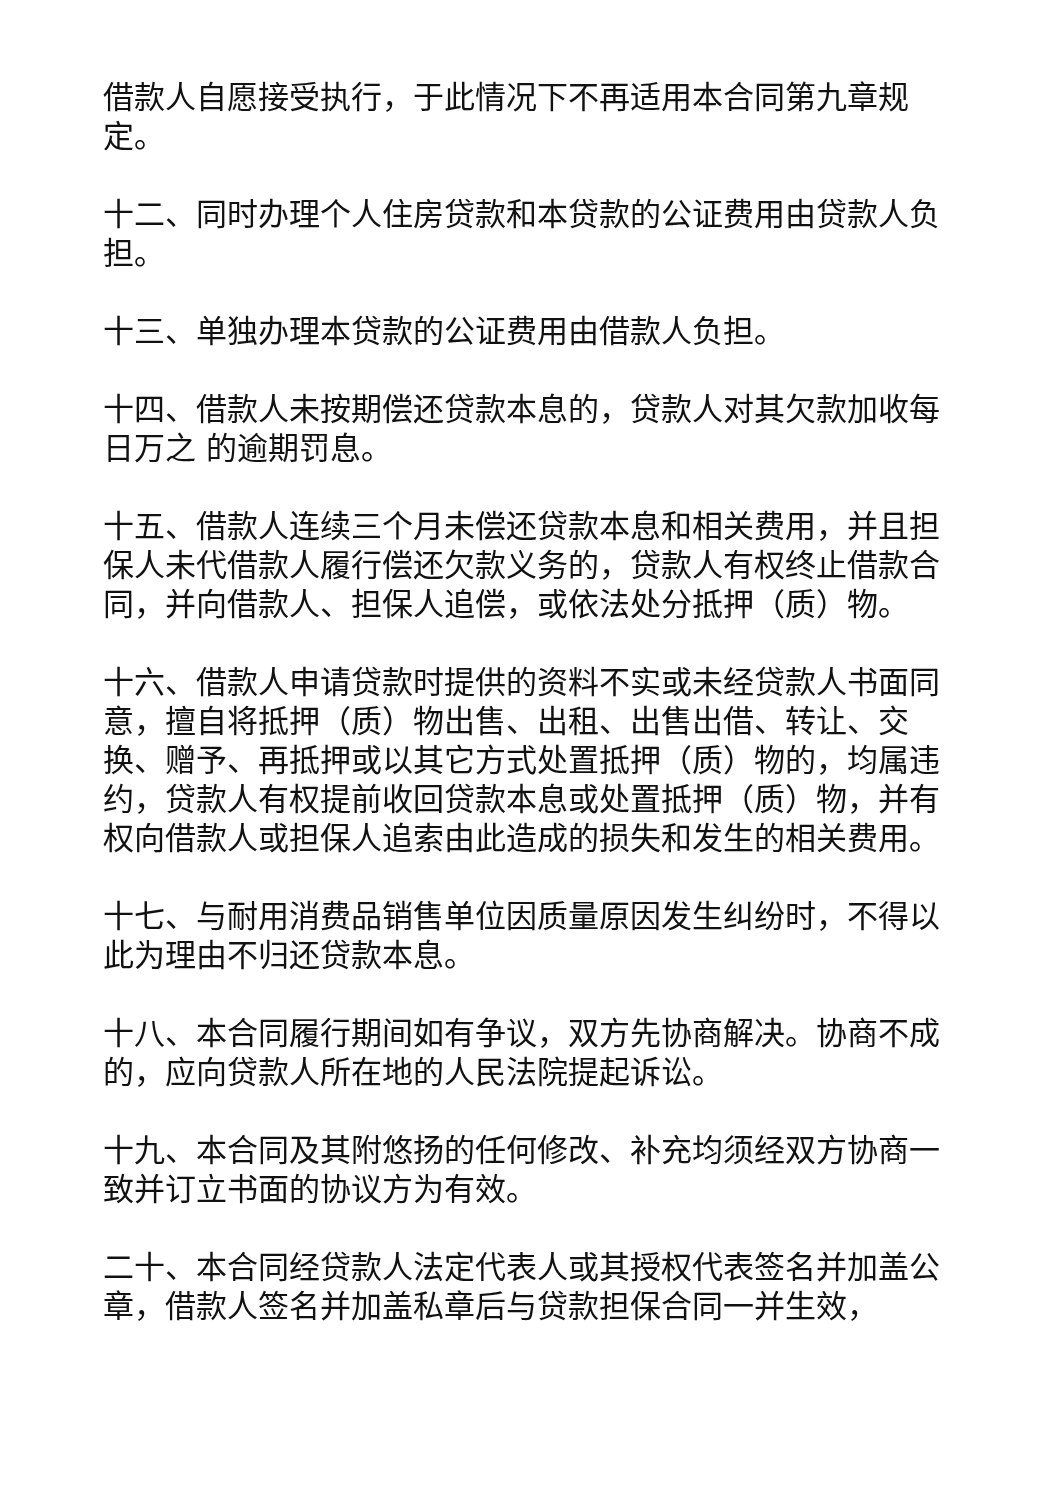借款人自愿接受执行，于此情况下不再适用本合同第九章规定。
十二、同时办理个人住房贷款和本贷款的公证费用由贷款人负担。
十三、单独办理本贷款的公证费用由借款人负担。
十四、借款人未按期偿还贷款本息的，贷款人对其欠款加收每日万之 的逾期罚息。
十五、借款人连续三个月未偿还贷款本息和相关费用，并且担保人未代借款人履行偿还欠款义务的，贷款人有权终止借款合同，并向借款人、担保人追偿，或依法处分抵押（质）物。
十六、借款人申请贷款时提供的资料不实或未经贷款人书面同意，擅自将抵押（质）物出售、出租、出售出借、转让、交换、赠予、再抵押或以其它方式处置抵押（质）物的，均属违约，贷款人有权提前收回贷款本息或处置抵押（质）物，并有权向借款人或担保人追索由此造成的损失和发生的相关费用。
十七、与耐用消费品销售单位因质量原因发生纠纷时，不得以此为理由不归还贷款本息。
十八、本合同履行期间如有争议，双方先协商解决。协商不成的，应向贷款人所在地的人民法院提起诉讼。
十九、本合同及其附悠扬的任何修改、补充均须经双方协商一致并订立书面的协议方为有效。
二十、本合同经贷款人法定代表人或其授权代表签名并加盖公章，借款人签名并加盖私章后与贷款担保合同一并生效，